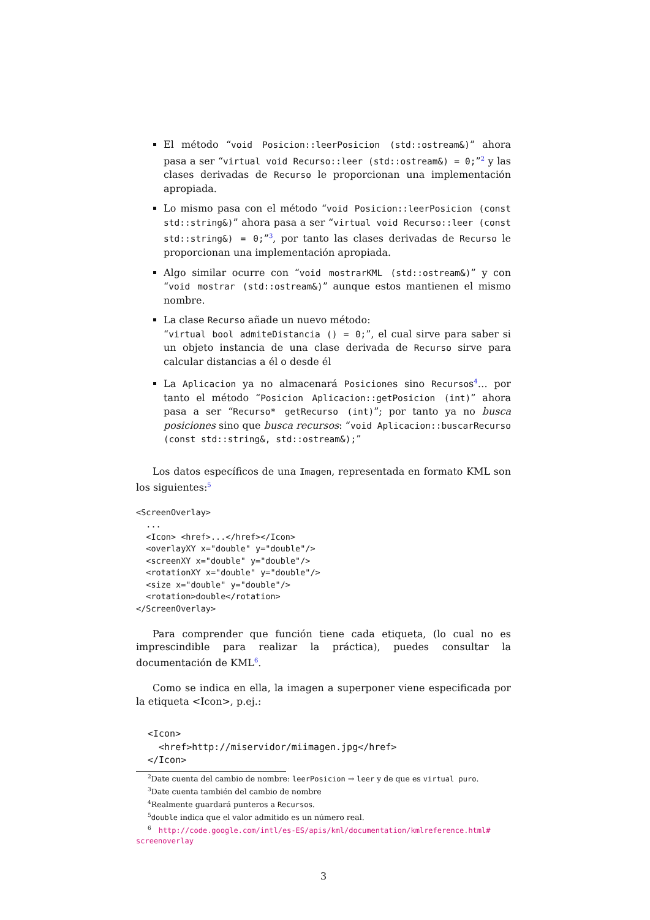El método “void Posicion::leerPosicion (std::ostream&)” ahora pasa a ser “virtual void Recurso::leer (std::ostream&) = 0;”<sup>2</sup> y las clases derivadas de Recurso le proporcionan una implementación apropiada.
Lo mismo pasa con el método “void Posicion::leerPosicion (const std::string&)” ahora pasa a ser “virtual void Recurso::leer (const std::string&) = 0;”<sup>3</sup>, por tanto las clases derivadas de Recurso le proporcionan una implementación apropiada.
Algo similar ocurre con “void mostrarKML (std::ostream&)” y con “void mostrar (std::ostream&)” aunque estos mantienen el mismo nombre.
La clase Recurso añade un nuevo método:
“virtual bool admiteDistancia () = 0;”, el cual sirve para saber si un objeto instancia de una clase derivada de Recurso sirve para calcular distancias a él o desde él
La Aplicacion ya no almacenará Posiciones sino Recursos<sup>4</sup>… por tanto el método “Posicion Aplicacion::getPosicion (int)” ahora pasa a ser “Recurso* getRecurso (int)”; por tanto ya no busca posiciones sino que busca recursos: “void Aplicacion::buscarRecurso (const std::string&, std::ostream&);”
Los datos específicos de una Imagen, representada en formato KML son los siguientes:<sup>5</sup>
<ScreenOverlay>
  ...
  <Icon> <href>...</href></Icon>
  <overlayXY x="double" y="double"/>
  <screenXY x="double" y="double"/>
  <rotationXY x="double" y="double"/>
  <size x="double" y="double"/>
  <rotation>double</rotation>
</ScreenOverlay>
Para comprender que función tiene cada etiqueta, (lo cual no es imprescindible para realizar la práctica), puedes consultar la documentación de KML<sup>6</sup>.
Como se indica en ella, la imagen a superponer viene especificada por la etiqueta <Icon>, p.ej.:
<Icon>
  <href>http://miservidor/miimagen.jpg</href>
</Icon>
<sup>2</sup> Date cuenta del cambio de nombre: leerPosicion → leer y de que es virtual puro.
<sup>3</sup> Date cuenta también del cambio de nombre
<sup>4</sup> Realmente guardará punteros a Recursos.
<sup>5</sup> double indica que el valor admitido es un número real.
<sup>6</sup> http://code.google.com/intl/es-ES/apis/kml/documentation/kmlreference.html#
screenoverlay
3